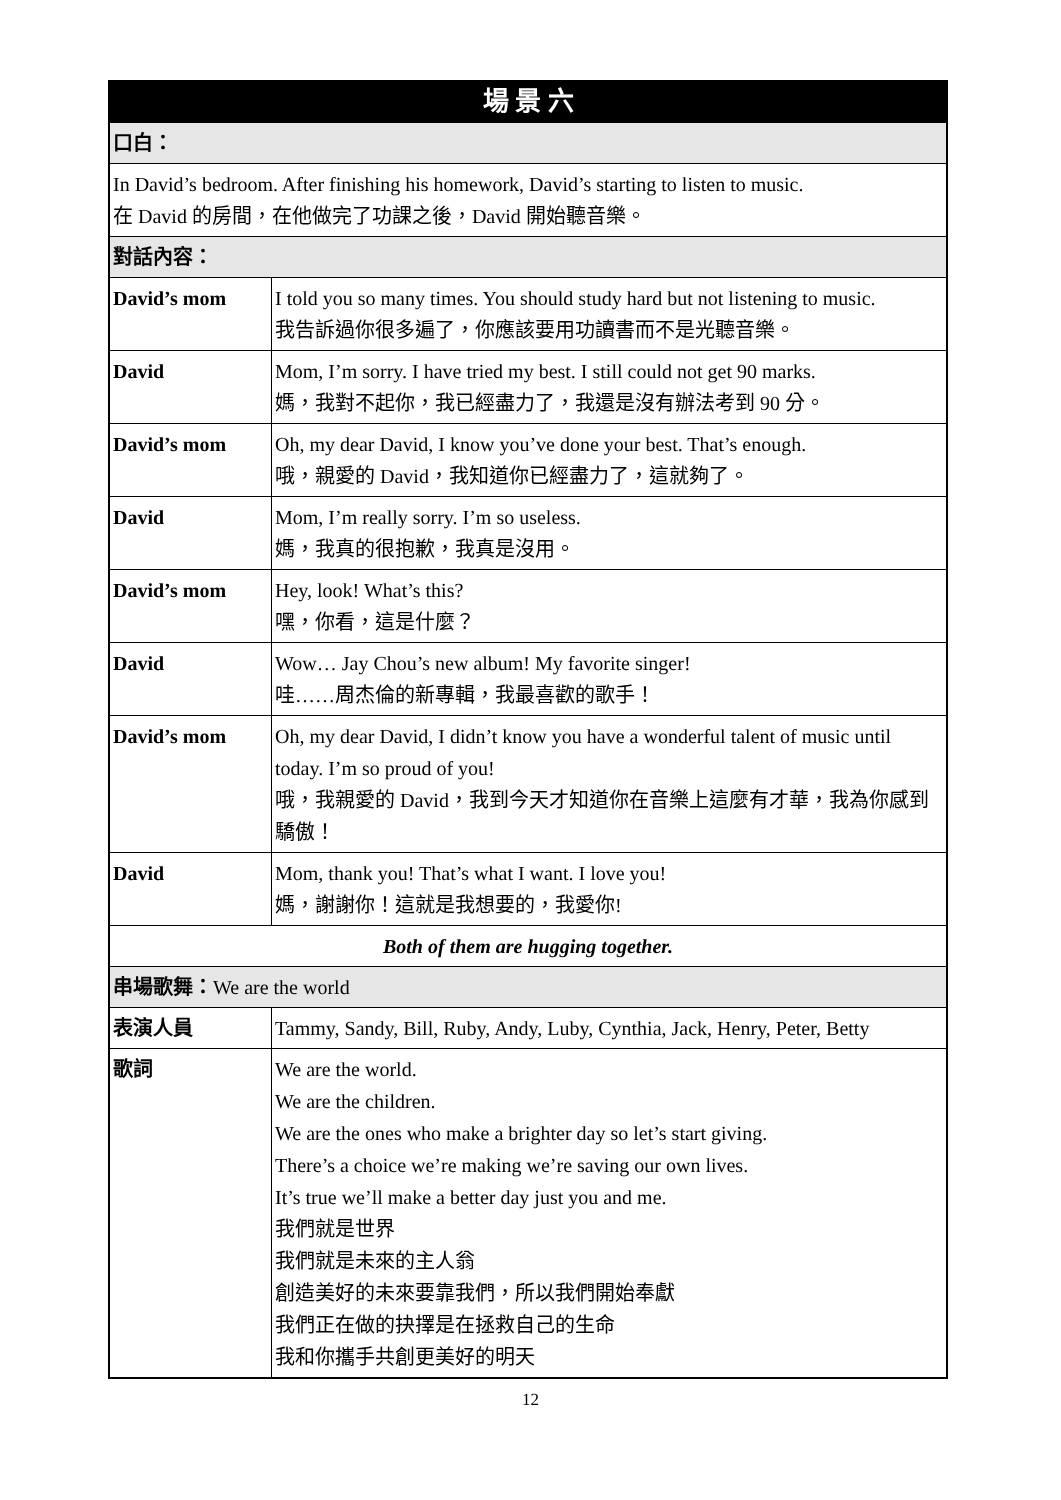| 場 景 六 | |
| --- | --- |
| 口白： | |
| In David’s bedroom. After finishing his homework, David’s starting to listen to music. 在 David 的房間，在他做完了功課之後，David 開始聽音樂。 | |
| 對話內容： | |
| David’s mom | I told you so many times. You should study hard but not listening to music. 我告訴過你很多遍了，你應該要用功讀書而不是光聽音樂。 |
| David | Mom, I’m sorry. I have tried my best. I still could not get 90 marks. 媽，我對不起你，我已經盡力了，我還是沒有辦法考到 90 分。 |
| David’s mom | Oh, my dear David, I know you’ve done your best. That’s enough. 哦，親愛的 David，我知道你已經盡力了，這就夠了。 |
| David | Mom, I’m really sorry. I’m so useless. 媽，我真的很抱歉，我真是沒用。 |
| David’s mom | Hey, look! What’s this? 嘿，你看，這是什麼？ |
| David | Wow… Jay Chou’s new album! My favorite singer! 哇……周杰倫的新專輯，我最喜歡的歌手！ |
| David’s mom | Oh, my dear David, I didn’t know you have a wonderful talent of music until today. I’m so proud of you! 哦，我親愛的 David，我到今天才知道你在音樂上這麼有才華，我為你感到驕傲！ |
| David | Mom, thank you! That’s what I want. I love you! 媽，謝謝你！這就是我想要的，我愛你! |
| Both of them are hugging together. | |
| 串場歌舞： We are the world | |
| 表演人員 | Tammy, Sandy, Bill, Ruby, Andy, Luby, Cynthia, Jack, Henry, Peter, Betty |
| 歌詞 | We are the world. We are the children. We are the ones who make a brighter day so let’s start giving. There’s a choice we’re making we’re saving our own lives. It’s true we’ll make a better day just you and me. 我們就是世界 我們就是未來的主人翁 創造美好的未來要靠我們，所以我們開始奉獻 我們正在做的抉擇是在拯救自己的生命 我和你攜手共創更美好的明天 |
12